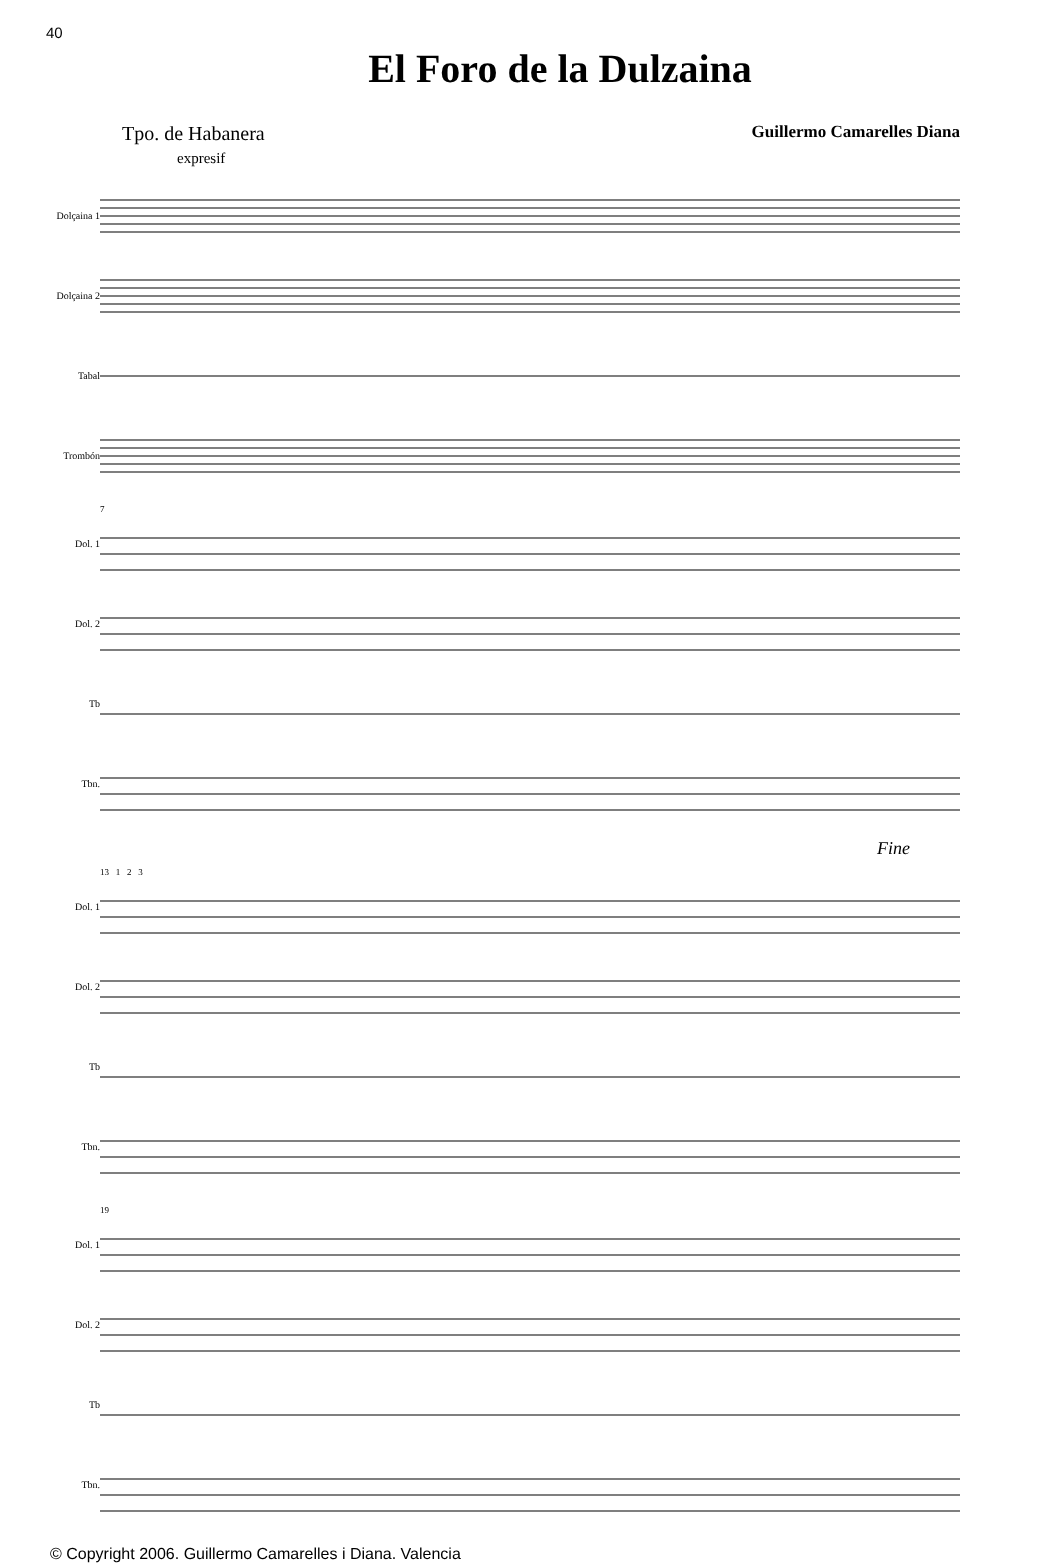40
El Foro de la Dulzaina
Tpo. de Habanera
expresif
Guillermo Camarelles Diana
Dolçaina 1
Dolçaina 2
Tabal
Trombón
Dol. 1
Dol. 2
Tb
Tbn.
7
Fine
Dol. 1
Dol. 2
Tb
Tbn.
13 1 2 3
Dol. 1
Dol. 2
Tb
Tbn.
19
© Copyright 2006. Guillermo Camarelles i Diana. Valencia